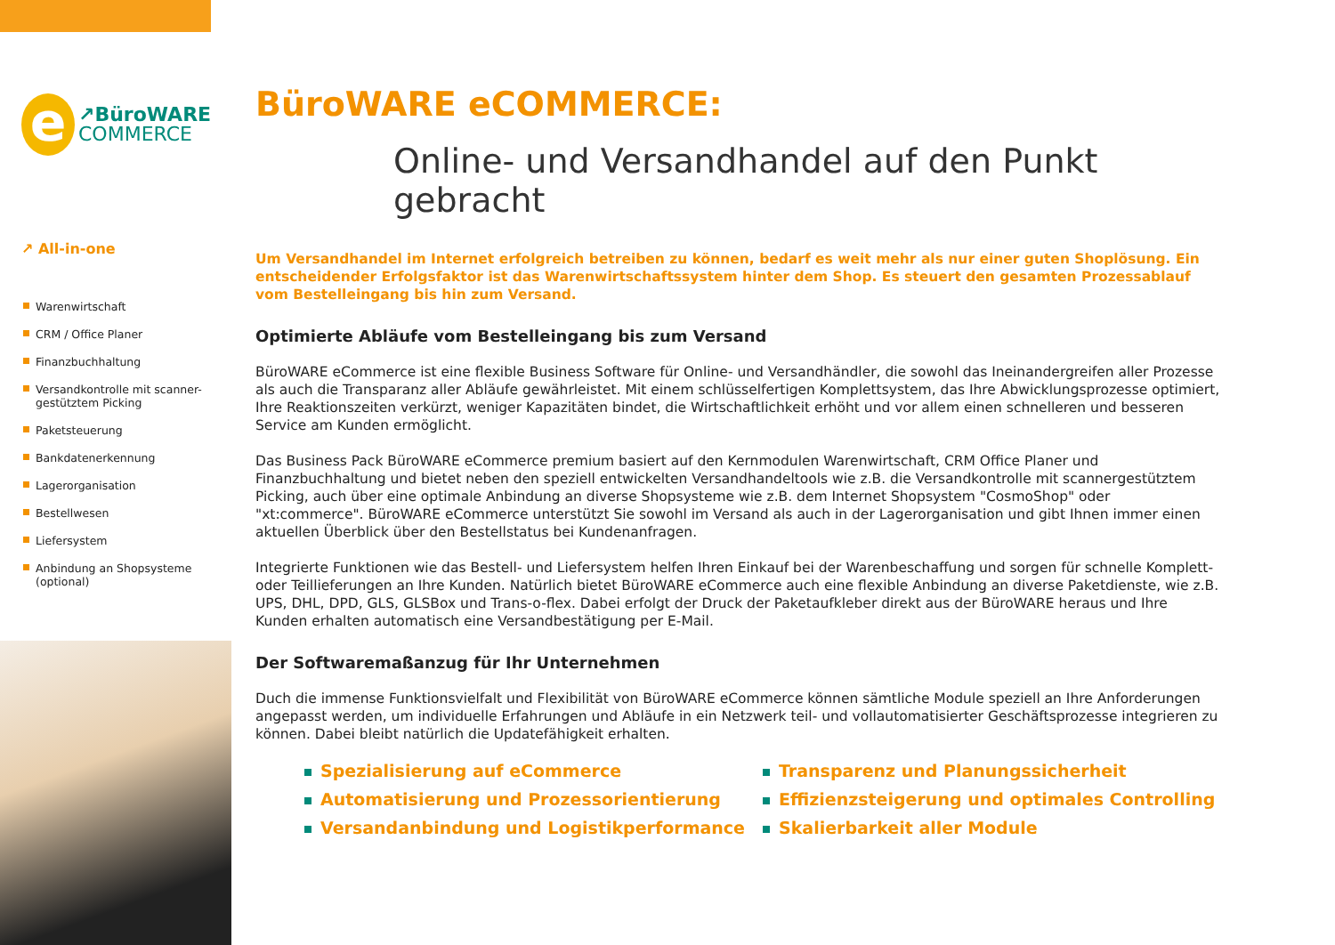e
↗BüroWARE
COMMERCE
↗ All-in-one
Warenwirtschaft
CRM / Office Planer
Finanzbuchhaltung
Versandkontrolle mit scanner-gestütztem Picking
Paketsteuerung
Bankdatenerkennung
Lagerorganisation
Bestellwesen
Liefersystem
Anbindung an Shopsysteme (optional)
BüroWARE eCOMMERCE:
Online- und Versandhandel auf den Punkt gebracht
Um Versandhandel im Internet erfolgreich betreiben zu können, bedarf es weit mehr als nur einer guten Shoplösung. Ein entscheidender Erfolgsfaktor ist das Warenwirtschaftssystem hinter dem Shop. Es steuert den gesamten Prozessablauf vom Bestelleingang bis hin zum Versand.
Optimierte Abläufe vom Bestelleingang bis zum Versand
BüroWARE eCommerce ist eine flexible Business Software für Online- und Versandhändler, die sowohl das Ineinandergreifen aller Prozesse als auch die Transparanz aller Abläufe gewährleistet. Mit einem schlüsselfertigen Komplettsystem, das Ihre Abwicklungsprozesse optimiert, Ihre Reaktionszeiten verkürzt, weniger Kapazitäten bindet, die Wirtschaftlichkeit erhöht und vor allem einen schnelleren und besseren Service am Kunden ermöglicht.
Das Business Pack BüroWARE eCommerce premium basiert auf den Kernmodulen Warenwirtschaft, CRM Office Planer und Finanzbuchhaltung und bietet neben den speziell entwickelten Versandhandeltools wie z.B. die Versandkontrolle mit scannergestütztem Picking, auch über eine optimale Anbindung an diverse Shopsysteme wie z.B. dem Internet Shopsystem "CosmoShop" oder "xt:commerce". BüroWARE eCommerce unterstützt Sie sowohl im Versand als auch in der Lagerorganisation und gibt Ihnen immer einen aktuellen Überblick über den Bestellstatus bei Kundenanfragen.
Integrierte Funktionen wie das Bestell- und Liefersystem helfen Ihren Einkauf bei der Warenbeschaffung und sorgen für schnelle Komplett- oder Teillieferungen an Ihre Kunden. Natürlich bietet BüroWARE eCommerce auch eine flexible Anbindung an diverse Paketdienste, wie z.B. UPS, DHL, DPD, GLS, GLSBox und Trans-o-flex. Dabei erfolgt der Druck der Paketaufkleber direkt aus der BüroWARE heraus und Ihre Kunden erhalten automatisch eine Versandbestätigung per E-Mail.
Der Softwaremaßanzug für Ihr Unternehmen
Duch die immense Funktionsvielfalt und Flexibilität von BüroWARE eCommerce können sämtliche Module speziell an Ihre Anforderungen angepasst werden, um individuelle Erfahrungen und Abläufe in ein Netzwerk teil- und vollautomatisierter Geschäftsprozesse integrieren zu können. Dabei bleibt natürlich die Updatefähigkeit erhalten.
Spezialisierung auf eCommerce
Automatisierung und Prozessorientierung
Versandanbindung und Logistikperformance
Transparenz und Planungssicherheit
Effizienzsteigerung und optimales Controlling
Skalierbarkeit aller Module